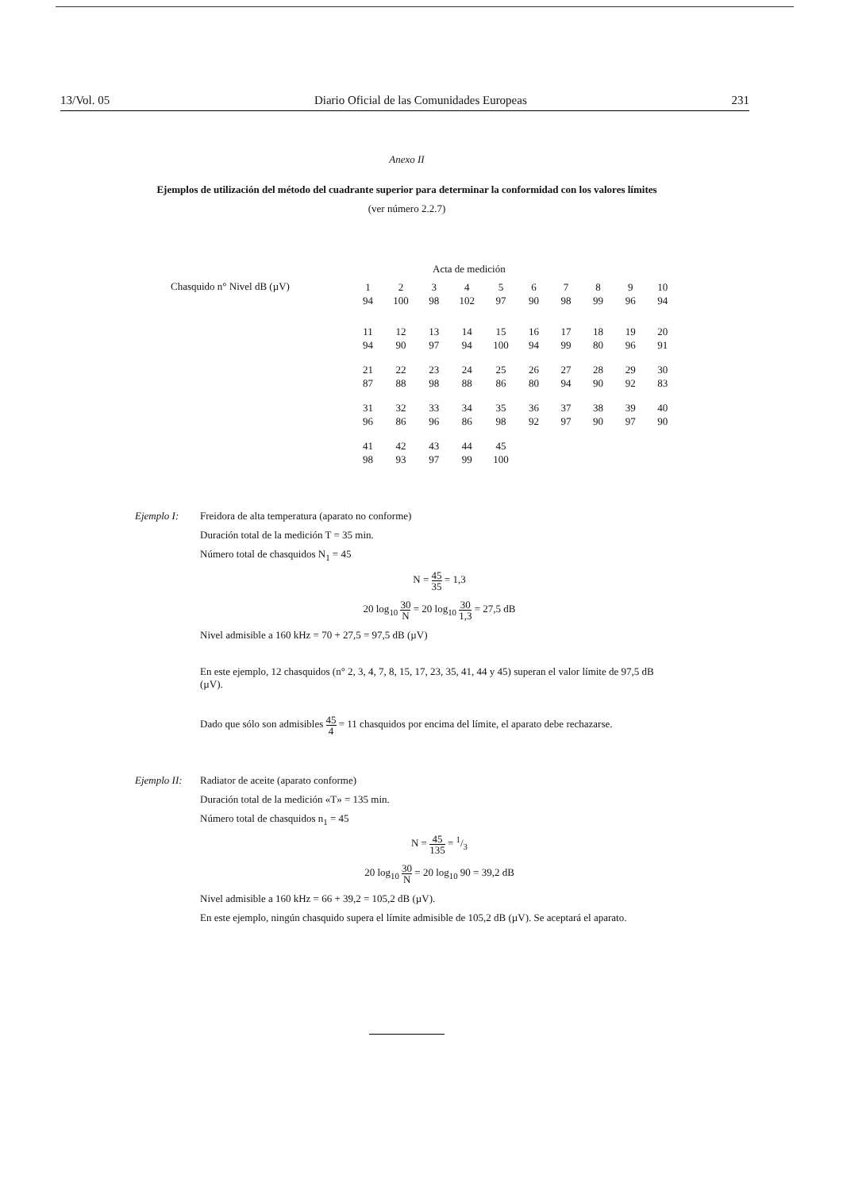13/Vol. 05 Diario Oficial de las Comunidades Europeas 231
Anexo II
Ejemplos de utilización del método del cuadrante superior para determinar la conformidad con los valores límites
(ver número 2.2.7)
Acta de medición
Chasquido n° Nivel dB (µV)
| 1 | 2 | 3 | 4 | 5 | 6 | 7 | 8 | 9 | 10 |
| 94 | 100 | 98 | 102 | 97 | 90 | 98 | 99 | 96 | 94 |
| 11 | 12 | 13 | 14 | 15 | 16 | 17 | 18 | 19 | 20 |
| 94 | 90 | 97 | 94 | 100 | 94 | 99 | 80 | 96 | 91 |
| 21 | 22 | 23 | 24 | 25 | 26 | 27 | 28 | 29 | 30 |
| 87 | 88 | 98 | 88 | 86 | 80 | 94 | 90 | 92 | 83 |
| 31 | 32 | 33 | 34 | 35 | 36 | 37 | 38 | 39 | 40 |
| 96 | 86 | 96 | 86 | 98 | 92 | 97 | 90 | 97 | 90 |
| 41 | 42 | 43 | 44 | 45 | | | | | |
| 98 | 93 | 97 | 99 | 100 | | | | | |
Ejemplo I: Freidora de alta temperatura (aparato no conforme)
Duración total de la medición T = 35 min.
Número total de chasquidos N<sub>1</sub> = 45
N = 45 35 = 1,3
20 log<sub>10</sub> 30 N = 20 log<sub>10</sub> 30 1,3 = 27,5 dB
Nivel admisible a 160 kHz = 70 + 27,5 = 97,5 dB (µV)
En este ejemplo, 12 chasquidos (n° 2, 3, 4, 7, 8, 15, 17, 23, 35, 41, 44 y 45) superan el valor límite de 97,5 dB (µV).
Dado que sólo son admisibles 45 4 = 11 chasquidos por encima del límite, el aparato debe rechazarse.
Ejemplo II:
Radiator de aceite (aparato conforme)
Duración total de la medición «T» = 135 min.
Número total de chasquidos n<sub>1</sub> = 45
N = 45 135 = 1/3
20 log<sub>10</sub> 30 N = 20 log<sub>10</sub> 90 = 39,2 dB
Nivel admisible a 160 kHz = 66 + 39,2 = 105,2 dB (µV).
En este ejemplo, ningún chasquido supera el límite admisible de 105,2 dB (µV). Se aceptará el aparato.